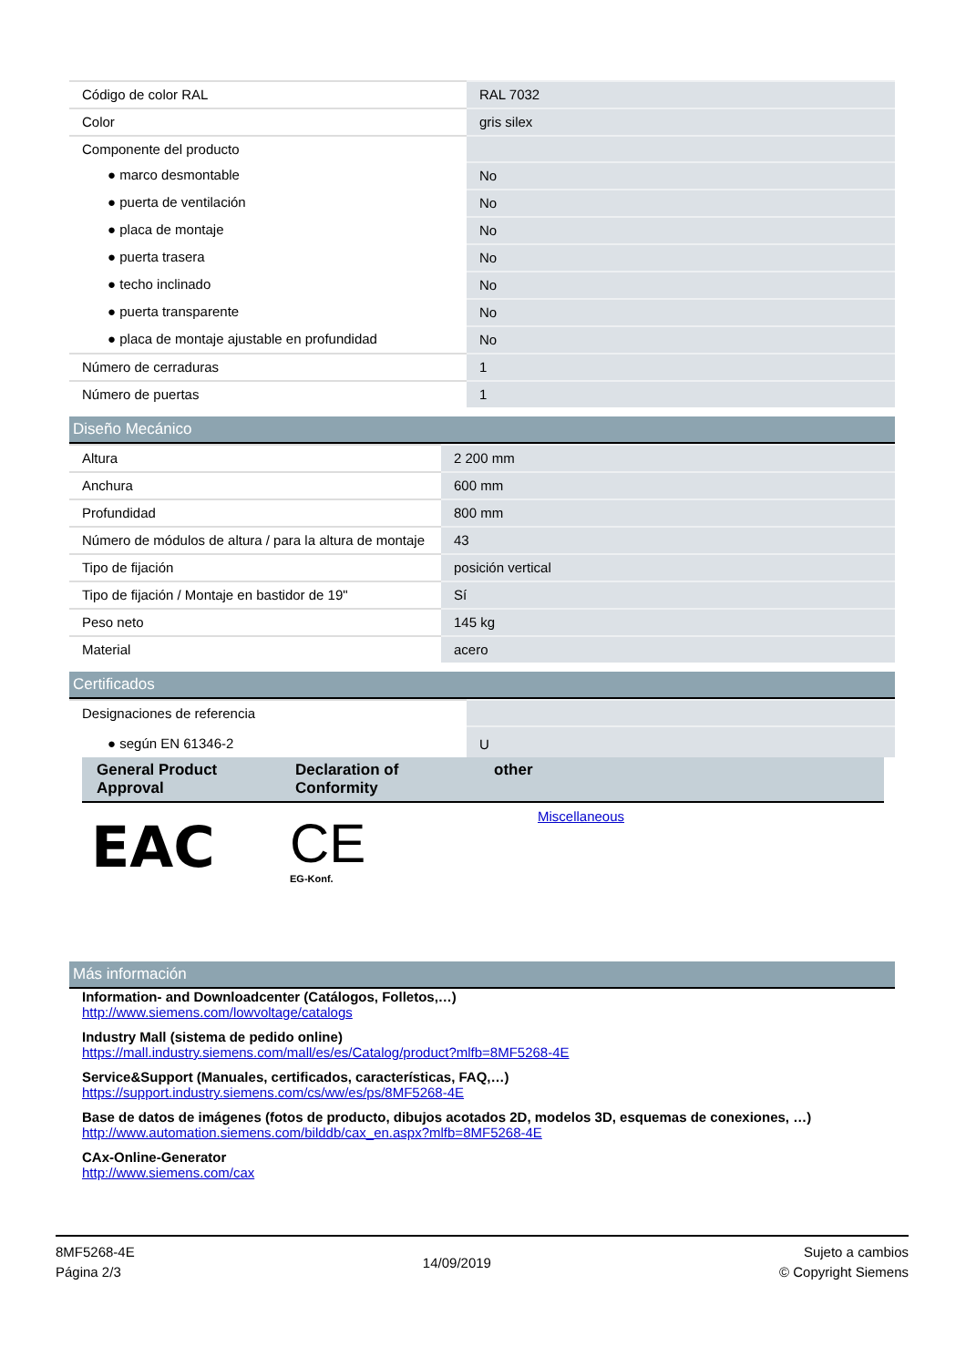| Código de color RAL | RAL 7032 |
| Color | gris silex |
| Componente del producto | |
| ● marco desmontable | No |
| ● puerta de ventilación | No |
| ● placa de montaje | No |
| ● puerta trasera | No |
| ● techo inclinado | No |
| ● puerta transparente | No |
| ● placa de montaje ajustable en profundidad | No |
| Número de cerraduras | 1 |
| Número de puertas | 1 |
Diseño Mecánico
| Altura | 2 200 mm |
| Anchura | 600 mm |
| Profundidad | 800 mm |
| Número de módulos de altura / para la altura de montaje | 43 |
| Tipo de fijación | posición vertical |
| Tipo de fijación / Montaje en bastidor de 19" | Sí |
| Peso neto | 145 kg |
| Material | acero |
Certificados
| Designaciones de referencia | |
| ● según EN 61346-2 | U |
| General Product Approval | Declaration of Conformity | other |
| --- | --- | --- |
| EAC | CE EG-Konf. | Miscellaneous |
Más información
Information- and Downloadcenter (Catálogos, Folletos,…)
http://www.siemens.com/lowvoltage/catalogs
Industry Mall (sistema de pedido online)
https://mall.industry.siemens.com/mall/es/es/Catalog/product?mlfb=8MF5268-4E
Service&Support (Manuales, certificados, características, FAQ,…)
https://support.industry.siemens.com/cs/ww/es/ps/8MF5268-4E
Base de datos de imágenes (fotos de producto, dibujos acotados 2D, modelos 3D, esquemas de conexiones, …)
http://www.automation.siemens.com/bilddb/cax_en.aspx?mlfb=8MF5268-4E
CAx-Online-Generator
http://www.siemens.com/cax
8MF5268-4E
Página 2/3
14/09/2019
Sujeto a cambios
© Copyright Siemens